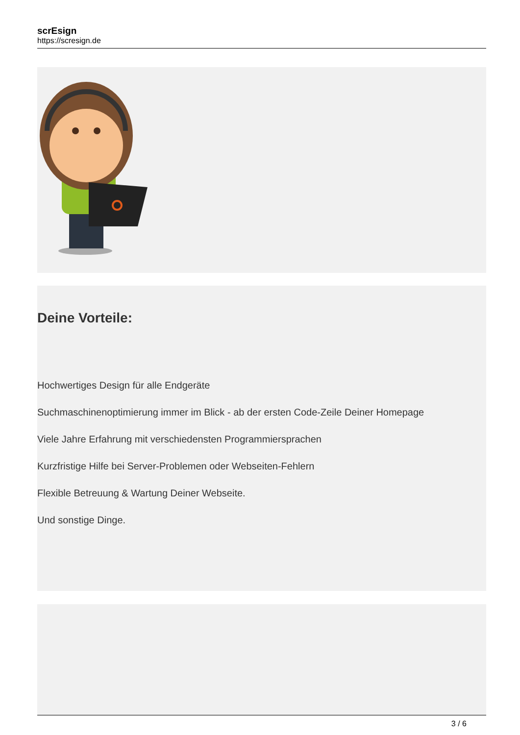scrEsign
https://scresign.de
Deine Vorteile:
Hochwertiges Design für alle Endgeräte
Suchmaschinenoptimierung immer im Blick - ab der ersten Code-Zeile Deiner Homepage
Viele Jahre Erfahrung mit verschiedensten Programmiersprachen
Kurzfristige Hilfe bei Server-Problemen oder Webseiten-Fehlern
Flexible Betreuung & Wartung Deiner Webseite.
Und sonstige Dinge.
3 / 6